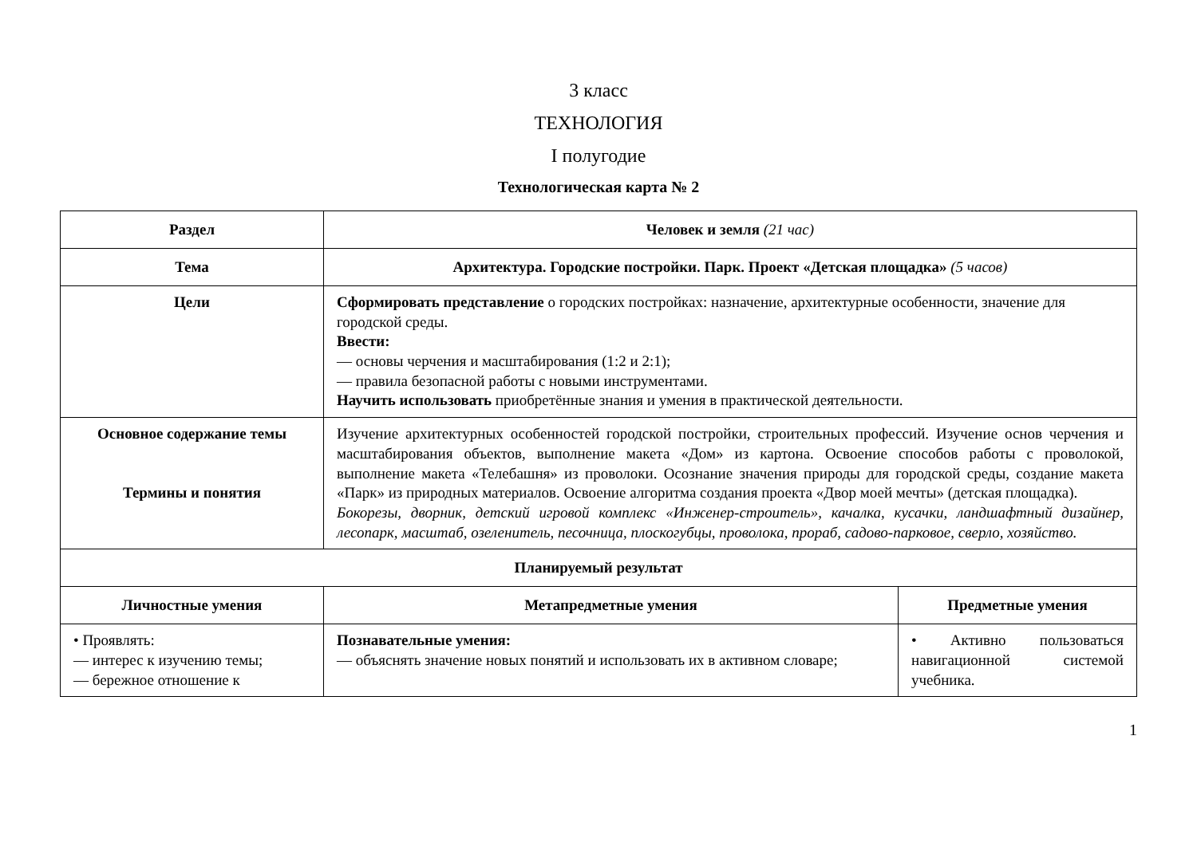3 класс
ТЕХНОЛОГИЯ
I полугодие
Технологическая карта № 2
| Раздел | Человек и земля (21 час) | |
| --- | --- | --- |
| Тема | Архитектура. Городские постройки. Парк. Проект «Детская площадка» (5 часов) | |
| Цели | Сформировать представление о городских постройках: назначение, архитектурные особенности, значение для городской среды. Ввести: — основы черчения и масштабирования (1:2 и 2:1); — правила безопасной работы с новыми инструментами. Научить использовать приобретённые знания и умения в практической деятельности. | |
| Основное содержание темы Термины и понятия | Изучение архитектурных особенностей городской постройки, строительных профессий. Изучение основ черчения и масштабирования объектов, выполнение макета «Дом» из картона. Освоение способов работы с проволокой, выполнение макета «Телебашня» из проволоки. Осознание значения природы для городской среды, создание макета «Парк» из природных материалов. Освоение алгоритма создания проекта «Двор моей мечты» (детская площадка). Бокорезы, дворник, детский игровой комплекс «Инженер-строитель», качалка, кусачки, ландшафтный дизайнер, лесопарк, масштаб, озеленитель, песочница, плоскогубцы, проволока, прораб, садово-парковое, сверло, хозяйство. | |
| Планируемый результат | | |
| Личностные умения | Метапредметные умения | Предметные умения |
| • Проявлять: — интерес к изучению темы; — бережное отношение к | Познавательные умения: — объяснять значение новых понятий и использовать их в активном словаре; | • Активно пользоваться навигационной системой учебника. |
1